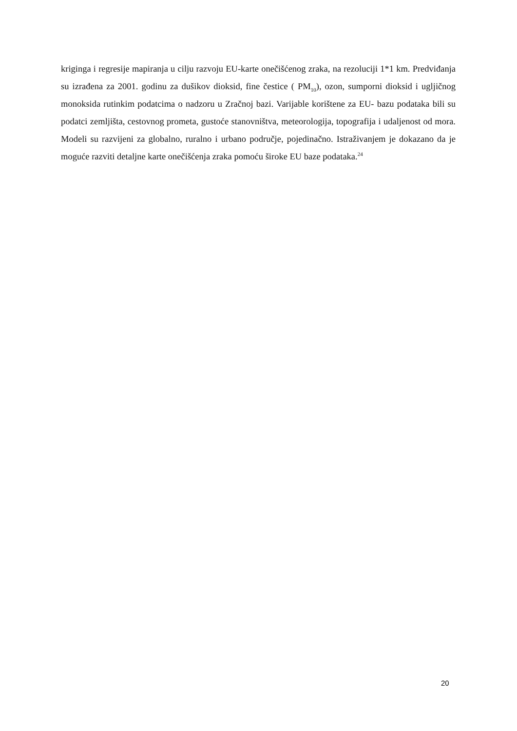kriginga i regresije mapiranja u cilju razvoju EU-karte onečišćenog zraka, na rezoluciji 1*1 km. Predviđanja su izrađena za 2001. godinu za dušikov dioksid, fine čestice ( PM<sub>10</sub>), ozon, sumporni dioksid i ugljičnog monoksida rutinkim podatcima o nadzoru u Zračnoj bazi. Varijable korištene za EU- bazu podataka bili su podatci zemljišta, cestovnog prometa, gustoće stanovništva, meteorologija, topografija i udaljenost od mora. Modeli su razvijeni za globalno, ruralno i urbano područje, pojedinačno. Istraživanjem je dokazano da je moguće razviti detaljne karte onečišćenja zraka pomoću široke EU baze podataka.<sup>24</sup>
20